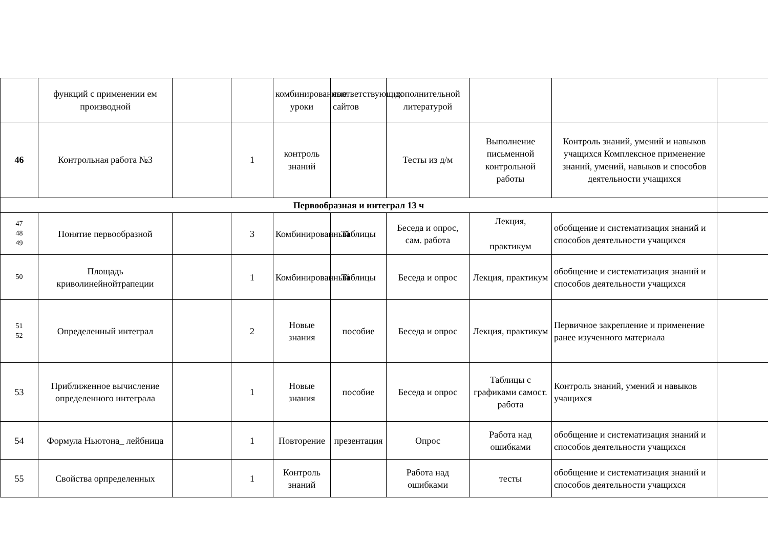| | функций с применении ем производной | | | комбинированные уроки | соответствующих сайтов | дополнительной литературой | | | |
| 46 | Контрольная работа №3 | | 1 | контроль знаний | | Тесты из д/м | Выполнение письменной контрольной работы | Контроль знаний, умений и навыков учащихся Комплексное применение знаний, умений, навыков и способов деятельности учащихся | |
| Первообразная и интеграл 13 ч | | | | | | | | | |
| 47 48 49 | Понятие первообразной | | 3 | Комбинированный | Таблицы | Беседа и опрос, сам. работа | Лекция, практикум | обобщение и систематизация знаний и способов деятельности учащихся | |
| 50 | Площадь криволинейнойтрапеции | | 1 | Комбинированный | Таблицы | Беседа и опрос | Лекция, практикум | обобщение и систематизация знаний и способов деятельности учащихся | |
| 51 52 | Определенный интеграл | | 2 | Новые знания | пособие | Беседа и опрос | Лекция, практикум | Первичное закрепление и применение ранее изученного материала | |
| 53 | Приближенное вычисление определенного интеграла | | 1 | Новые знания | пособие | Беседа и опрос | Таблицы с графиками самост. работа | Контроль знаний, умений и навыков учащихся | |
| 54 | Формула Ньютона_ лейбница | | 1 | Повторение | презентация | Опрос | Работа над ошибками | обобщение и систематизация знаний и способов деятельности учащихся | |
| 55 | Свойства орпределенных | | 1 | Контроль знаний | | Работа над ошибками | тесты | обобщение и систематизация знаний и способов деятельности учащихся | |